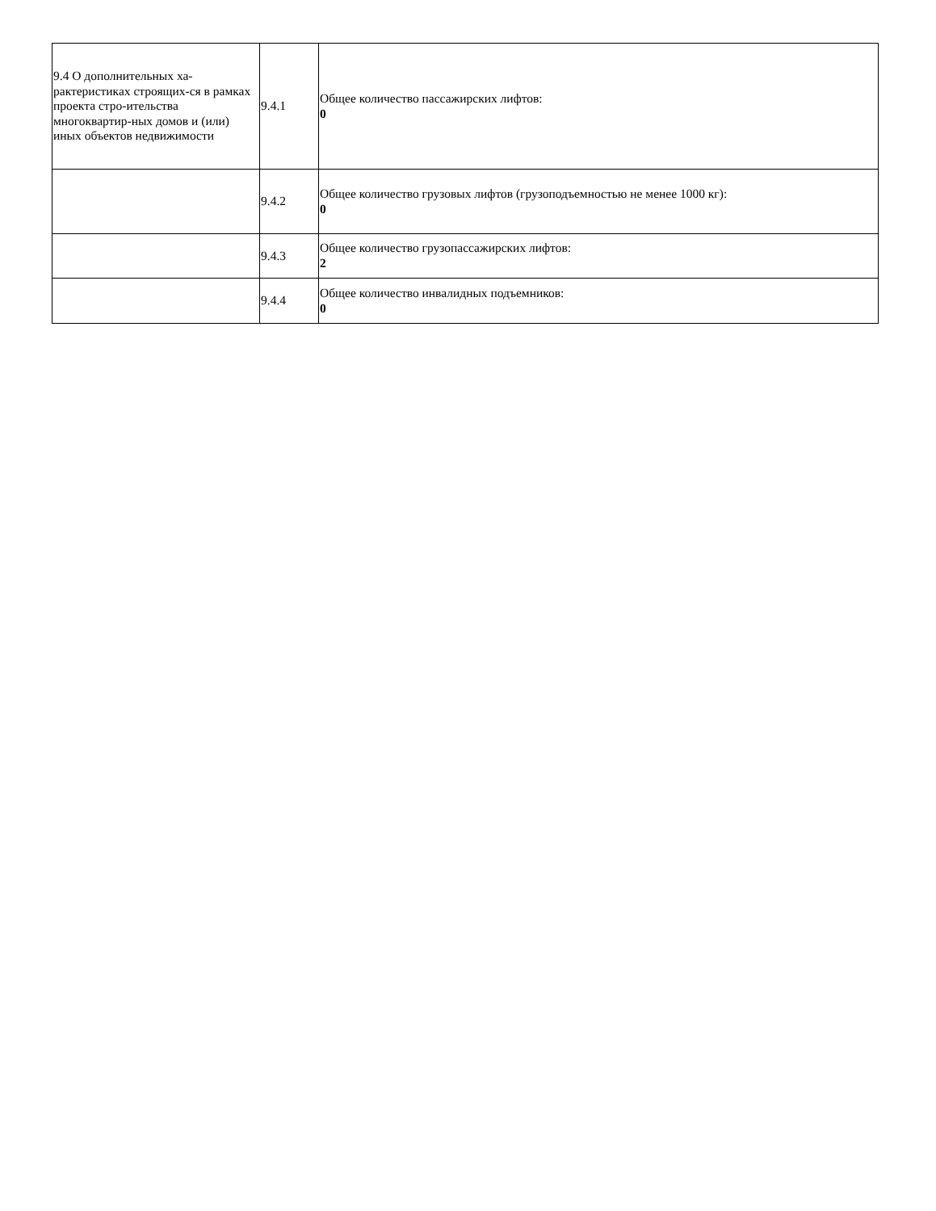| 9.4 О дополнительных ха-рактеристиках строящих-ся в рамках проекта стро-ительства многоквартир-ных домов и (или) иных объектов недвижимости | 9.4.1 | Общее количество пассажирских лифтов: 0 |
| | 9.4.2 | Общее количество грузовых лифтов (грузоподъемностью не менее 1000 кг): 0 |
| | 9.4.3 | Общее количество грузопассажирских лифтов: 2 |
| | 9.4.4 | Общее количество инвалидных подъемников: 0 |